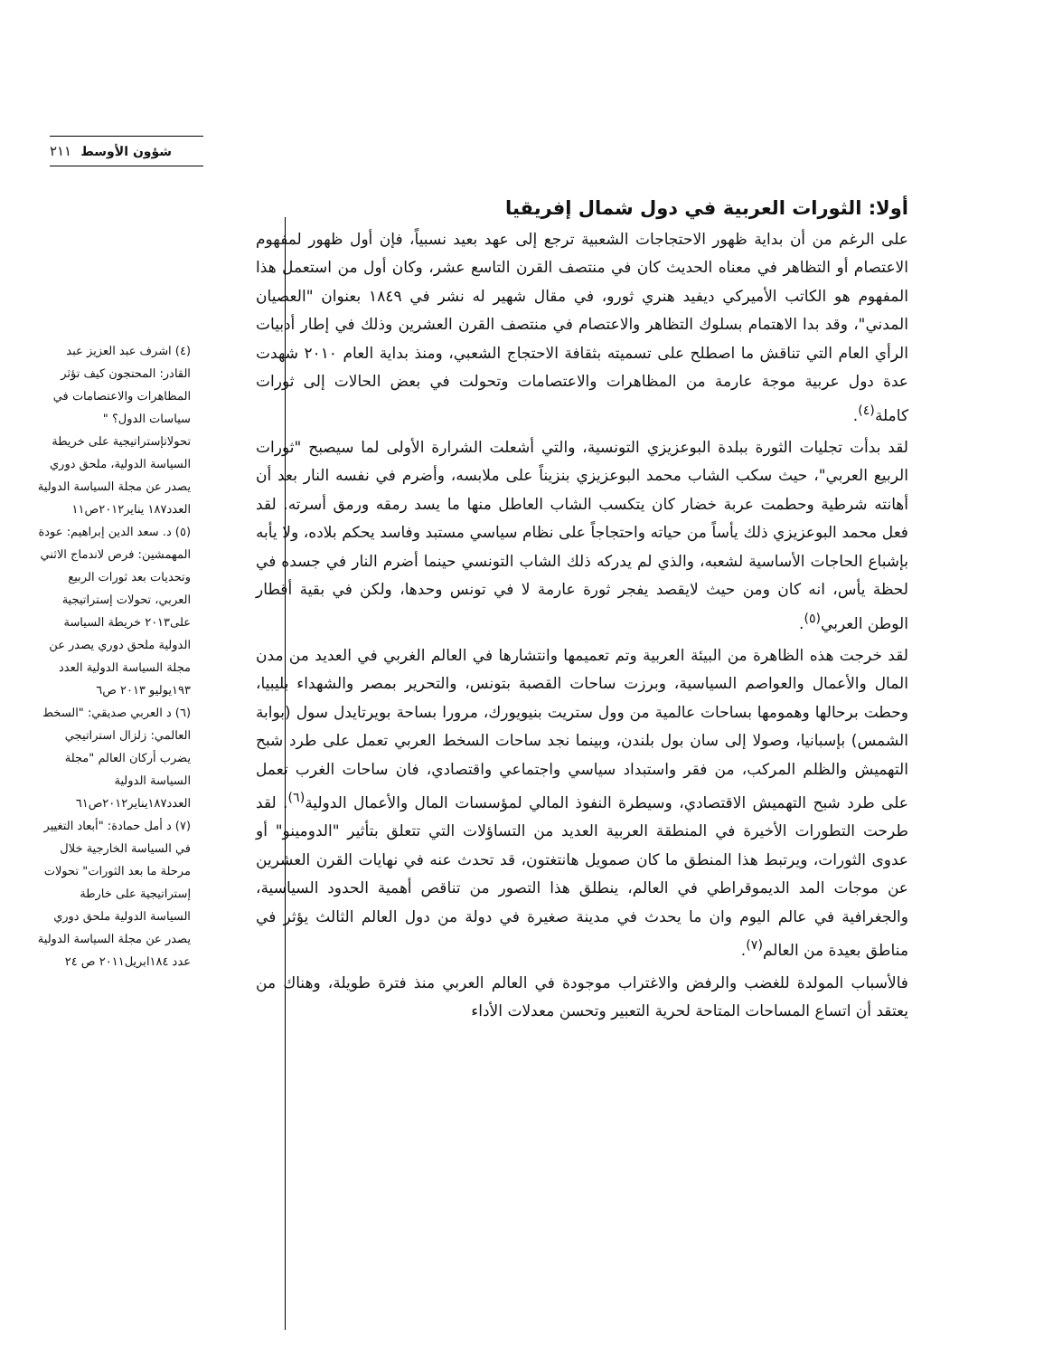٢١١ شؤون الأوسط
أولا: الثورات العربية في دول شمال إفريقيا
على الرغم من أن بداية ظهور الاحتجاجات الشعبية ترجع إلى عهد بعيد نسبياً، فإن أول ظهور لمفهوم الاعتصام أو التظاهر في معناه الحديث كان في منتصف القرن التاسع عشر، وكان أول من استعمل هذا المفهوم هو الكاتب الأميركي ديفيد هنري ثورو، في مقال شهير له نشر في ١٨٤٩ بعنوان "العصيان المدني"، وقد بدا الاهتمام بسلوك التظاهر والاعتصام في منتصف القرن العشرين وذلك في إطار أدبيات الرأي العام التي تناقش ما اصطلح على تسميته بثقافة الاحتجاج الشعبي، ومنذ بداية العام ٢٠١٠ شهدت عدة دول عربية موجة عارمة من المظاهرات والاعتصامات وتحولت في بعض الحالات إلى ثورات كاملة<sup>(٤)</sup>.
لقد بدأت تجليات الثورة ببلدة البوعزيزي التونسية، والتي أشعلت الشرارة الأولى لما سيصبح "ثورات الربيع العربي"، حيث سكب الشاب محمد البوعزيزي بنزيناً على ملابسه، وأضرم في نفسه النار بعد أن أهانته شرطية وحطمت عربة خضار كان يتكسب الشاب العاطل منها ما يسد رمقه ورمق أسرته. لقد فعل محمد البوعزيزي ذلك يأساً من حياته واحتجاجاً على نظام سياسي مستبد وفاسد يحكم بلاده، ولا يأبه بإشباع الحاجات الأساسية لشعبه، والذي لم يدركه ذلك الشاب التونسي حينما أضرم النار في جسده في لحظة يأس، انه كان ومن حيث لايقصد يفجر ثورة عارمة لا في تونس وحدها، ولكن في بقية أقطار الوطن العربي<sup>(٥)</sup>.
لقد خرجت هذه الظاهرة من البيئة العربية وتم تعميمها وانتشارها في العالم الغربي في العديد من مدن المال والأعمال والعواصم السياسية، وبرزت ساحات القصبة بتونس، والتحرير بمصر والشهداء بليبيا، وحطت برحالها وهمومها بساحات عالمية من وول ستريت بنيويورك، مرورا بساحة بويرتايدل سول (بوابة الشمس) بإسبانيا، وصولا إلى سان بول بلندن، وبينما نجد ساحات السخط العربي تعمل على طرد شبح التهميش والظلم المركب، من فقر واستبداد سياسي واجتماعي واقتصادي، فان ساحات الغرب تعمل على طرد شبح التهميش الاقتصادي، وسيطرة النفوذ المالي لمؤسسات المال والأعمال الدولية<sup>(٦)</sup>. لقد طرحت التطورات الأخيرة في المنطقة العربية العديد من التساؤلات التي تتعلق بتأثير "الدومينو" أو عدوى الثورات، ويرتبط هذا المنطق ما كان صمويل هانتغتون، قد تحدث عنه في نهايات القرن العشرين عن موجات المد الديموقراطي في العالم، ينطلق هذا التصور من تناقص أهمية الحدود السياسية، والجغرافية في عالم اليوم وان ما يحدث في مدينة صغيرة في دولة من دول العالم الثالث يؤثر في مناطق بعيدة من العالم<sup>(٧)</sup>.
فالأسباب المولدة للغضب والرفض والاغتراب موجودة في العالم العربي منذ فترة طويلة، وهناك من يعتقد أن اتساع المساحات المتاحة لحرية التعبير وتحسن معدلات الأداء
(٤) اشرف عبد العزيز عبد القادر: المحتجون كيف تؤثر المظاهرات والاعتصامات في سياسات الدول؟ " تحولاتإستراتيجية على خريطة السياسة الدولية، ملحق دوري يصدر عن مجلة السياسة الدولية العدد١٨٧ يناير٢٠١٢ص١١
(٥) د. سعد الدين إبراهيم: عودة المهمشين: فرص لاندماج الاثني وتحديات بعد ثورات الربيع العربي، تحولات إستراتيجية على٢٠١٣ خريطة السياسة الدولية ملحق دوري يصدر عن مجلة السياسة الدولية العدد ١٩٣يوليو ٢٠١٣ ص٦
(٦) د العربي صديقي: "السخط العالمي: زلزال استراتيجي يضرب أركان العالم "مجلة السياسة الدولية العدد١٨٧يناير٢٠١٢ص٦١
(٧) د أمل حمادة: "أبعاد التغيير في السياسة الخارجية خلال مرحلة ما بعد الثورات" تحولات إستراتيجية على خارطة السياسة الدولية ملحق دوري يصدر عن مجلة السياسة الدولية عدد ١٨٤ابريل٢٠١١ ص ٢٤